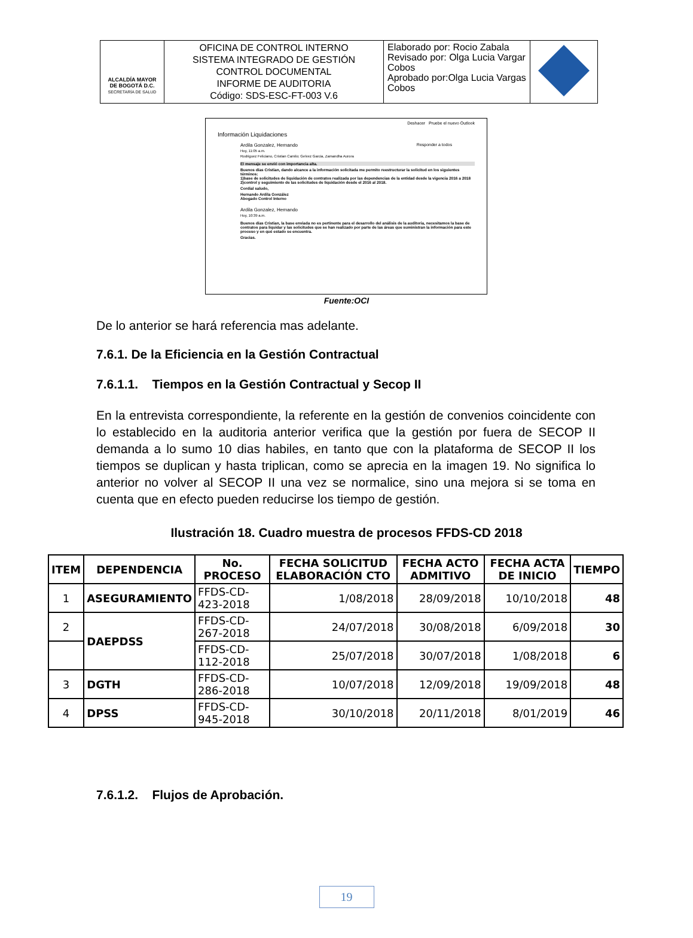| ALCALDÍA MAYOR DE BOGOTÁ D.C. SECRETARÍA DE SALUD | OFICINA DE CONTROL INTERNO SISTEMA INTEGRADO DE GESTIÓN CONTROL DOCUMENTAL INFORME DE AUDITORIA Código: SDS-ESC-FT-003 V.6 | Elaborado por: Rocio Zabala Revisado por: Olga Lucia Vargar Cobos Aprobado por:Olga Lucia Vargas Cobos | |
Deshacer Pruebe el nuevo Outlook
Información Liquidaciones
Ardila Gonzalez, Hernando Responder a todos
Hoy, 11:05 a.m.
Rodriguez Feliciano, Cristian Camilo; Gelvez Garcia, Zamandha Aurora
El mensaje se envió con importancia alta.
Buenos días Cristian, dando alcance a la información solicitada me permito reestructurar la solicitud en los siguientes términos:
1)base de solicitudes de liquidación de contratos realizada por las dependencias de la entidad desde la vigencia 2016 a 2018
2)control y seguimiento de las solicitudes de liquidación desde el 2016 al 2018.
Cordial saludo,
Hernando Ardila González
Abogado Control Interno
Ardila Gonzalez, Hernando
Hoy, 10:39 a.m.
Buenos días Cristian, la base enviada no es pertinente para el desarrollo del análisis de la auditoria, necesitamos la base de contratos para liquidar y las solicitudes que se han realizado por parte de las áreas que suministran la información para este proceso y en qué estado se encuentra.
Gracias.
Fuente:OCI
De lo anterior se hará referencia mas adelante.
7.6.1. De la Eficiencia en la Gestión Contractual
7.6.1.1. Tiempos en la Gestión Contractual y Secop II
En la entrevista correspondiente, la referente en la gestión de convenios coincidente con lo establecido en la auditoria anterior verifica que la gestión por fuera de SECOP II demanda a lo sumo 10 dias habiles, en tanto que con la plataforma de SECOP II los tiempos se duplican y hasta triplican, como se aprecia en la imagen 19. No significa lo anterior no volver al SECOP II una vez se normalice, sino una mejora si se toma en cuenta que en efecto pueden reducirse los tiempo de gestión.
Ilustración 18. Cuadro muestra de procesos FFDS-CD 2018
| ITEM | DEPENDENCIA | No. PROCESO | FECHA SOLICITUD ELABORACIÓN CTO | FECHA ACTO ADMITIVO | FECHA ACTA DE INICIO | TIEMPO |
| --- | --- | --- | --- | --- | --- | --- |
| 1 | ASEGURAMIENTO | FFDS-CD-423-2018 | 1/08/2018 | 28/09/2018 | 10/10/2018 | 48 |
| 2 | DAEPDSS | FFDS-CD-267-2018 | 24/07/2018 | 30/08/2018 | 6/09/2018 | 30 |
| | | FFDS-CD-112-2018 | 25/07/2018 | 30/07/2018 | 1/08/2018 | 6 |
| 3 | DGTH | FFDS-CD-286-2018 | 10/07/2018 | 12/09/2018 | 19/09/2018 | 48 |
| 4 | DPSS | FFDS-CD-945-2018 | 30/10/2018 | 20/11/2018 | 8/01/2019 | 46 |
7.6.1.2. Flujos de Aprobación.
19